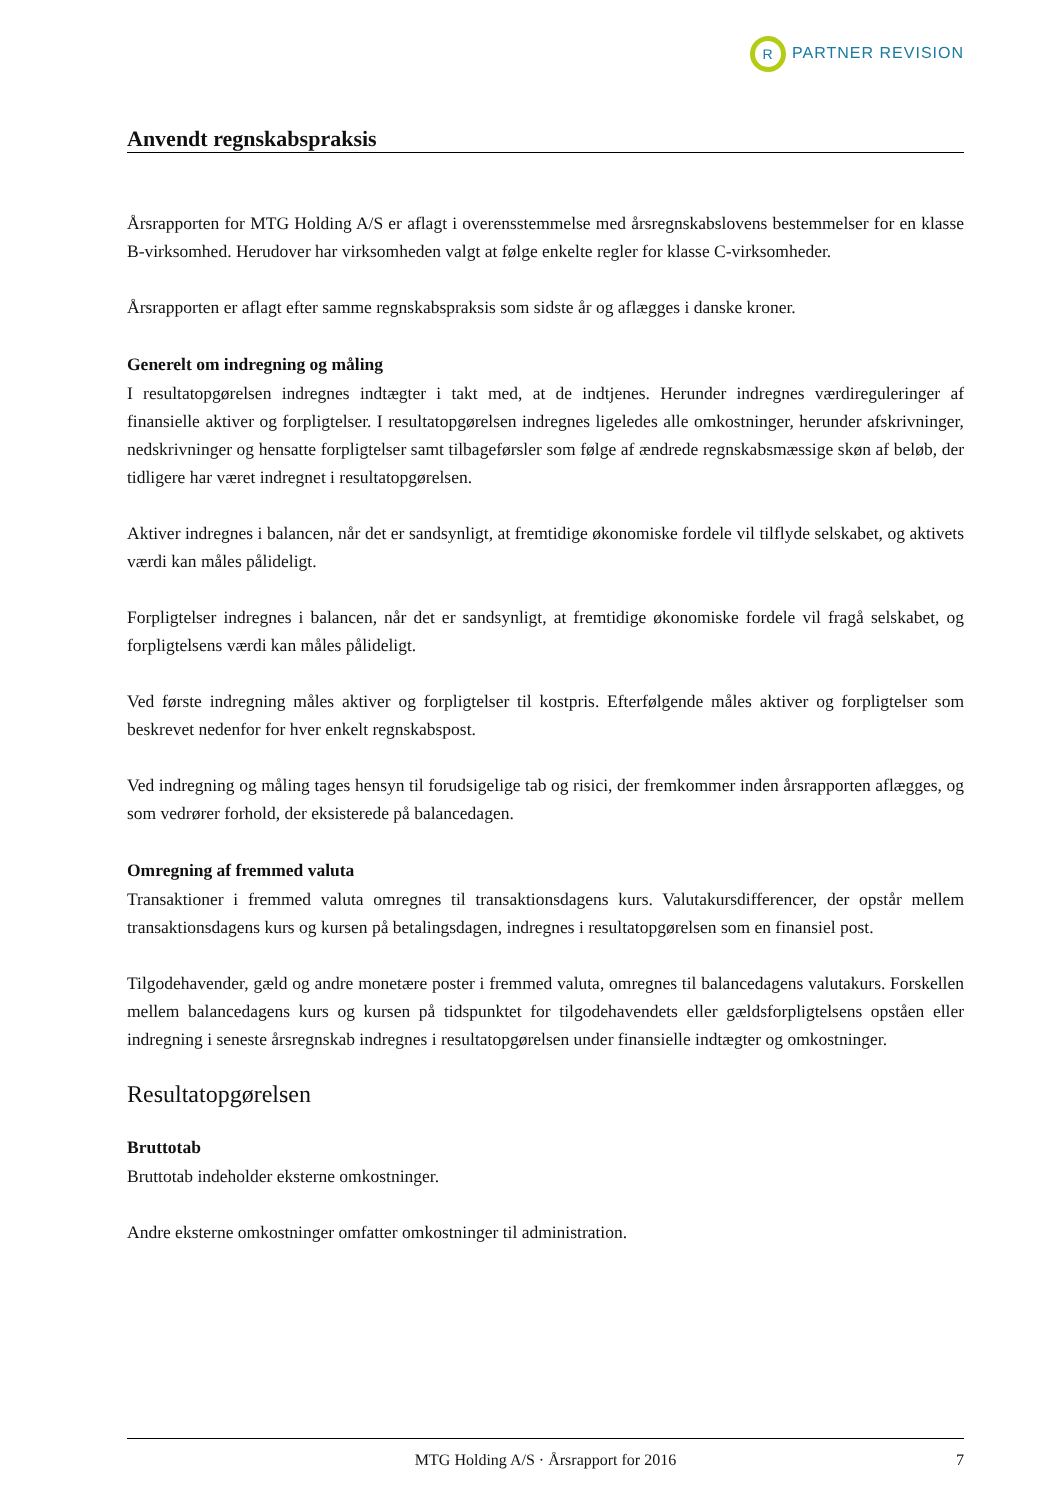R PARTNER REVISION
Anvendt regnskabspraksis
Årsrapporten for MTG Holding A/S er aflagt i overensstemmelse med årsregnskabslovens bestemmelser for en klasse B-virksomhed. Herudover har virksomheden valgt at følge enkelte regler for klasse C-virksomheder.
Årsrapporten er aflagt efter samme regnskabspraksis som sidste år og aflægges i danske kroner.
Generelt om indregning og måling
I resultatopgørelsen indregnes indtægter i takt med, at de indtjenes. Herunder indregnes værdireguleringer af finansielle aktiver og forpligtelser. I resultatopgørelsen indregnes ligeledes alle omkostninger, herunder afskrivninger, nedskrivninger og hensatte forpligtelser samt tilbageførsler som følge af ændrede regnskabsmæssige skøn af beløb, der tidligere har været indregnet i resultatopgørelsen.
Aktiver indregnes i balancen, når det er sandsynligt, at fremtidige økonomiske fordele vil tilflyde selskabet, og aktivets værdi kan måles pålideligt.
Forpligtelser indregnes i balancen, når det er sandsynligt, at fremtidige økonomiske fordele vil fragå selskabet, og forpligtelsens værdi kan måles pålideligt.
Ved første indregning måles aktiver og forpligtelser til kostpris. Efterfølgende måles aktiver og forpligtelser som beskrevet nedenfor for hver enkelt regnskabspost.
Ved indregning og måling tages hensyn til forudsigelige tab og risici, der fremkommer inden årsrapporten aflægges, og som vedrører forhold, der eksisterede på balancedagen.
Omregning af fremmed valuta
Transaktioner i fremmed valuta omregnes til transaktionsdagens kurs. Valutakursdifferencer, der opstår mellem transaktionsdagens kurs og kursen på betalingsdagen, indregnes i resultatopgørelsen som en finansiel post.
Tilgodehavender, gæld og andre monetære poster i fremmed valuta, omregnes til balancedagens valutakurs. Forskellen mellem balancedagens kurs og kursen på tidspunktet for tilgodehavendets eller gældsforpligtelsens opståen eller indregning i seneste årsregnskab indregnes i resultatopgørelsen under finansielle indtægter og omkostninger.
Resultatopgørelsen
Bruttotab
Bruttotab indeholder eksterne omkostninger.
Andre eksterne omkostninger omfatter omkostninger til administration.
MTG Holding A/S · Årsrapport for 2016 7